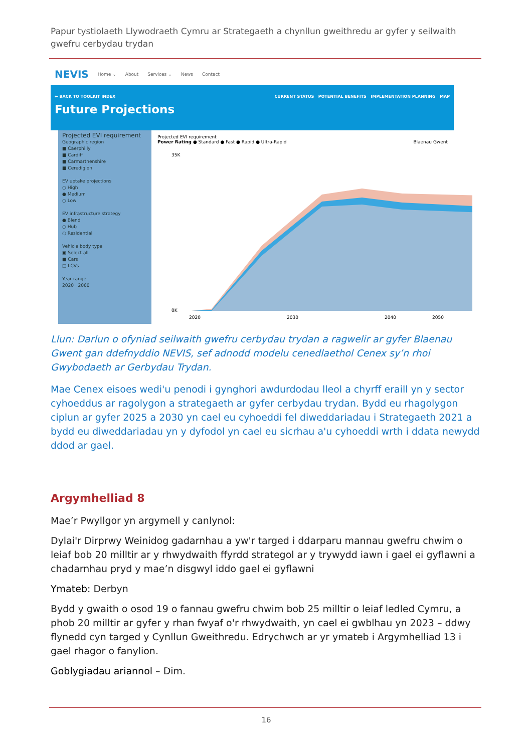Papur tystiolaeth Llywodraeth Cymru ar Strategaeth a chynllun gweithredu ar gyfer y seilwaith gwefru cerbydau trydan
NEVIS Home ⌄ About Services ⌄ News Contact
← BACK TO TOOLKIT INDEX CURRENT STATUS POTENTIAL BENEFITS IMPLEMENTATION PLANNING MAP
Future Projections
Projected EVI requirement
Geographic region
■ Caerphilly
■ Cardiff
■ Carmarthenshire
■ Ceredigion
EV uptake projections
○ High
● Medium
○ Low
EV infrastructure strategy
● Blend
○ Hub
○ Residential
Vehicle body type
▣ Select all
■ Cars
□ LCVs
Year range
2020 2060
Projected EVI requirement
Power Rating ● Standard ● Fast ● Rapid ● Ultra-Rapid Blaenau Gwent
35K
0K
2020
2030
2040
2050
Llun: Darlun o ofyniad seilwaith gwefru cerbydau trydan a ragwelir ar gyfer Blaenau Gwent gan ddefnyddio NEVIS, sef adnodd modelu cenedlaethol Cenex sy’n rhoi Gwybodaeth ar Gerbydau Trydan.
Mae Cenex eisoes wedi'u penodi i gynghori awdurdodau lleol a chyrff eraill yn y sector cyhoeddus ar ragolygon a strategaeth ar gyfer cerbydau trydan. Bydd eu rhagolygon ciplun ar gyfer 2025 a 2030 yn cael eu cyhoeddi fel diweddariadau i Strategaeth 2021 a bydd eu diweddariadau yn y dyfodol yn cael eu sicrhau a'u cyhoeddi wrth i ddata newydd ddod ar gael.
Argymhelliad 8
Mae’r Pwyllgor yn argymell y canlynol:
Dylai'r Dirprwy Weinidog gadarnhau a yw'r targed i ddarparu mannau gwefru chwim o leiaf bob 20 milltir ar y rhwydwaith ffyrdd strategol ar y trywydd iawn i gael ei gyflawni a chadarnhau pryd y mae’n disgwyl iddo gael ei gyflawni
Ymateb: Derbyn
Bydd y gwaith o osod 19 o fannau gwefru chwim bob 25 milltir o leiaf ledled Cymru, a phob 20 milltir ar gyfer y rhan fwyaf o'r rhwydwaith, yn cael ei gwblhau yn 2023 – ddwy flynedd cyn targed y Cynllun Gweithredu. Edrychwch ar yr ymateb i Argymhelliad 13 i gael rhagor o fanylion.
Goblygiadau ariannol – Dim.
16